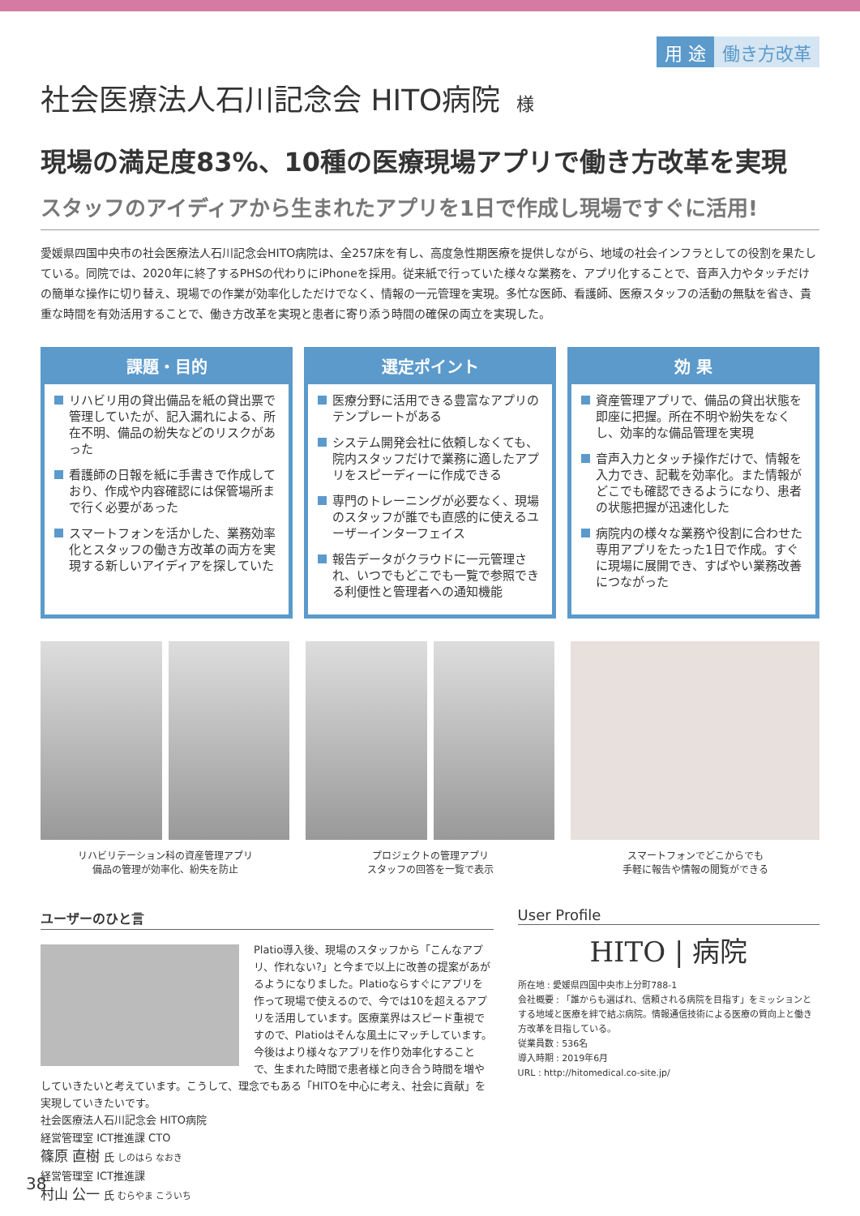用 途 働き方改革
社会医療法人石川記念会 HITO病院 様
現場の満足度83%、10種の医療現場アプリで働き方改革を実現
スタッフのアイディアから生まれたアプリを1日で作成し現場ですぐに活用!
愛媛県四国中央市の社会医療法人石川記念会HITO病院は、全257床を有し、高度急性期医療を提供しながら、地域の社会インフラとしての役割を果たしている。同院では、2020年に終了するPHSの代わりにiPhoneを採用。従来紙で行っていた様々な業務を、アプリ化することで、音声入力やタッチだけの簡単な操作に切り替え、現場での作業が効率化しただけでなく、情報の一元管理を実現。多忙な医師、看護師、医療スタッフの活動の無駄を省き、貴重な時間を有効活用することで、働き方改革を実現と患者に寄り添う時間の確保の両立を実現した。
課題・目的
リハビリ用の貸出備品を紙の貸出票で管理していたが、記入漏れによる、所在不明、備品の紛失などのリスクがあった
看護師の日報を紙に手書きで作成しており、作成や内容確認には保管場所まで行く必要があった
スマートフォンを活かした、業務効率化とスタッフの働き方改革の両方を実現する新しいアイディアを探していた
選定ポイント
医療分野に活用できる豊富なアプリのテンプレートがある
システム開発会社に依頼しなくても、院内スタッフだけで業務に適したアプリをスピーディーに作成できる
専門のトレーニングが必要なく、現場のスタッフが誰でも直感的に使えるユーザーインターフェイス
報告データがクラウドに一元管理され、いつでもどこでも一覧で参照できる利便性と管理者への通知機能
効 果
資産管理アプリで、備品の貸出状態を即座に把握。所在不明や紛失をなくし、効率的な備品管理を実現
音声入力とタッチ操作だけで、情報を入力でき、記載を効率化。また情報がどこでも確認できるようになり、患者の状態把握が迅速化した
病院内の様々な業務や役割に合わせた専用アプリをたった1日で作成。すぐに現場に展開でき、すばやい業務改善につながった
リハビリテーション科の資産管理アプリ
備品の管理が効率化、紛失を防止
プロジェクトの管理アプリ
スタッフの回答を一覧で表示
スマートフォンでどこからでも
手軽に報告や情報の閲覧ができる
ユーザーのひと言
Platio導入後、現場のスタッフから「こんなアプリ、作れない?」と今まで以上に改善の提案があがるようになりました。Platioならすぐにアプリを作って現場で使えるので、今では10を超えるアプリを活用しています。医療業界はスピード重視ですので、Platioはそんな風土にマッチしています。
今後はより様々なアプリを作り効率化することで、生まれた時間で患者様と向き合う時間を増やしていきたいと考えています。こうして、理念でもある「HITOを中心に考え、社会に貢献」を実現していきたいです。
社会医療法人石川記念会 HITO病院
経営管理室 ICT推進課 CTO
篠原 直樹 氏 しのはら なおき
経営管理室 ICT推進課
村山 公一 氏 むらやま こういち
User Profile
HITO | 病院
所在地 : 愛媛県四国中央市上分町788-1
会社概要 : 「誰からも選ばれ、信頼される病院を目指す」をミッションとする地域と医療を絆で結ぶ病院。情報通信技術による医療の質向上と働き方改革を目指している。
従業員数 : 536名
導入時期 : 2019年6月
URL : http://hitomedical.co-site.jp/
38